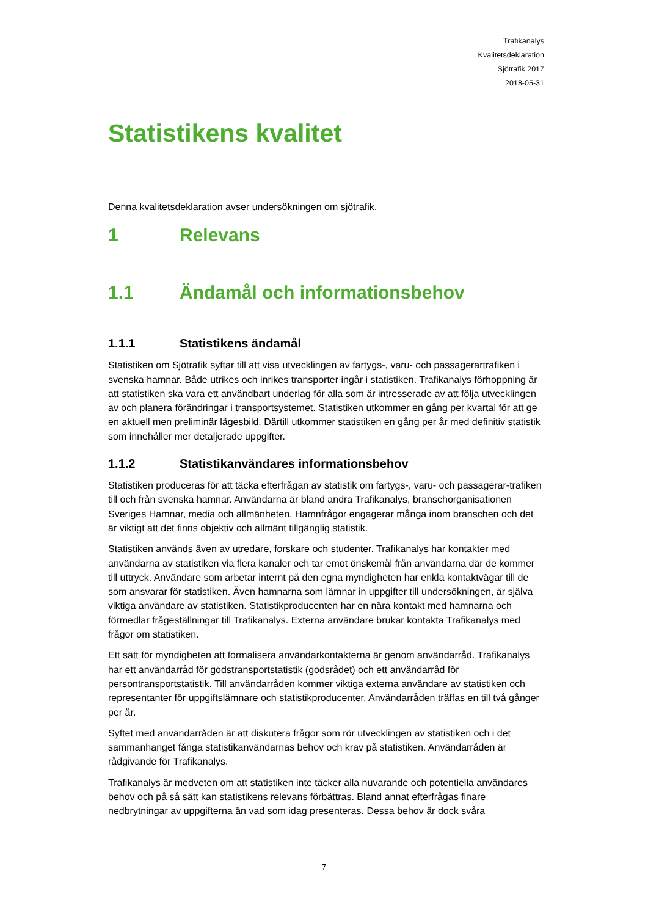Trafikanalys
Kvalitetsdeklaration
Sjötrafik 2017
2018-05-31
Statistikens kvalitet
Denna kvalitetsdeklaration avser undersökningen om sjötrafik.
1 Relevans
1.1 Ändamål och informationsbehov
1.1.1 Statistikens ändamål
Statistiken om Sjötrafik syftar till att visa utvecklingen av fartygs-, varu- och passagerartrafiken i svenska hamnar. Både utrikes och inrikes transporter ingår i statistiken. Trafikanalys förhoppning är att statistiken ska vara ett användbart underlag för alla som är intresserade av att följa utvecklingen av och planera förändringar i transportsystemet. Statistiken utkommer en gång per kvartal för att ge en aktuell men preliminär lägesbild. Därtill utkommer statistiken en gång per år med definitiv statistik som innehåller mer detaljerade uppgifter.
1.1.2 Statistikanvändares informationsbehov
Statistiken produceras för att täcka efterfrågan av statistik om fartygs-, varu- och passagerar-trafiken till och från svenska hamnar. Användarna är bland andra Trafikanalys, branschorganisationen Sveriges Hamnar, media och allmänheten. Hamnfrågor engagerar många inom branschen och det är viktigt att det finns objektiv och allmänt tillgänglig statistik.
Statistiken används även av utredare, forskare och studenter. Trafikanalys har kontakter med användarna av statistiken via flera kanaler och tar emot önskemål från användarna där de kommer till uttryck. Användare som arbetar internt på den egna myndigheten har enkla kontaktvägar till de som ansvarar för statistiken. Även hamnarna som lämnar in uppgifter till undersökningen, är själva viktiga användare av statistiken. Statistikproducenten har en nära kontakt med hamnarna och förmedlar frågeställningar till Trafikanalys. Externa användare brukar kontakta Trafikanalys med frågor om statistiken.
Ett sätt för myndigheten att formalisera användarkontakterna är genom användarråd. Trafikanalys har ett användarråd för godstransportstatistik (godsrådet) och ett användarråd för persontransportstatistik. Till användarråden kommer viktiga externa användare av statistiken och representanter för uppgiftslämnare och statistikproducenter. Användarråden träffas en till två gånger per år.
Syftet med användarråden är att diskutera frågor som rör utvecklingen av statistiken och i det sammanhanget fånga statistikanvändarnas behov och krav på statistiken. Användarråden är rådgivande för Trafikanalys.
Trafikanalys är medveten om att statistiken inte täcker alla nuvarande och potentiella användares behov och på så sätt kan statistikens relevans förbättras. Bland annat efterfrågas finare nedbrytningar av uppgifterna än vad som idag presenteras. Dessa behov är dock svåra
7